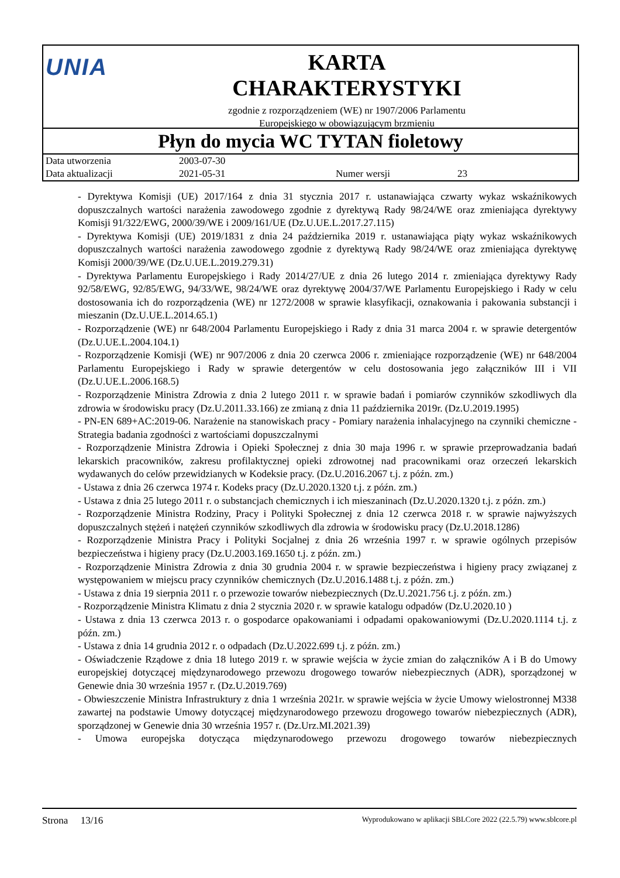UNIA
KARTA
CHARAKTERYSTYKI
zgodnie z rozporządzeniem (WE) nr 1907/2006 Parlamentu
Europejskiego w obowiązującym brzmieniu
Płyn do mycia WC TYTAN fioletowy
| Data utworzenia | 2003-07-30 | | |
| Data aktualizacji | 2021-05-31 | Numer wersji | 23 |
- Dyrektywa Komisji (UE) 2017/164 z dnia 31 stycznia 2017 r. ustanawiająca czwarty wykaz wskaźnikowych dopuszczalnych wartości narażenia zawodowego zgodnie z dyrektywą Rady 98/24/WE oraz zmieniająca dyrektywy Komisji 91/322/EWG, 2000/39/WE i 2009/161/UE (Dz.U.UE.L.2017.27.115)
- Dyrektywa Komisji (UE) 2019/1831 z dnia 24 października 2019 r. ustanawiająca piąty wykaz wskaźnikowych dopuszczalnych wartości narażenia zawodowego zgodnie z dyrektywą Rady 98/24/WE oraz zmieniająca dyrektywę Komisji 2000/39/WE (Dz.U.UE.L.2019.279.31)
- Dyrektywa Parlamentu Europejskiego i Rady 2014/27/UE z dnia 26 lutego 2014 r. zmieniająca dyrektywy Rady 92/58/EWG, 92/85/EWG, 94/33/WE, 98/24/WE oraz dyrektywę 2004/37/WE Parlamentu Europejskiego i Rady w celu dostosowania ich do rozporządzenia (WE) nr 1272/2008 w sprawie klasyfikacji, oznakowania i pakowania substancji i mieszanin (Dz.U.UE.L.2014.65.1)
- Rozporządzenie (WE) nr 648/2004 Parlamentu Europejskiego i Rady z dnia 31 marca 2004 r. w sprawie detergentów (Dz.U.UE.L.2004.104.1)
- Rozporządzenie Komisji (WE) nr 907/2006 z dnia 20 czerwca 2006 r. zmieniające rozporządzenie (WE) nr 648/2004 Parlamentu Europejskiego i Rady w sprawie detergentów w celu dostosowania jego załączników III i VII (Dz.U.UE.L.2006.168.5)
- Rozporządzenie Ministra Zdrowia z dnia 2 lutego 2011 r. w sprawie badań i pomiarów czynników szkodliwych dla zdrowia w środowisku pracy (Dz.U.2011.33.166) ze zmianą z dnia 11 października 2019r. (Dz.U.2019.1995)
- PN-EN 689+AC:2019-06. Narażenie na stanowiskach pracy - Pomiary narażenia inhalacyjnego na czynniki chemiczne - Strategia badania zgodności z wartościami dopuszczalnymi
- Rozporządzenie Ministra Zdrowia i Opieki Społecznej z dnia 30 maja 1996 r. w sprawie przeprowadzania badań lekarskich pracowników, zakresu profilaktycznej opieki zdrowotnej nad pracownikami oraz orzeczeń lekarskich wydawanych do celów przewidzianych w Kodeksie pracy. (Dz.U.2016.2067 t.j. z późn. zm.)
- Ustawa z dnia 26 czerwca 1974 r. Kodeks pracy (Dz.U.2020.1320 t.j. z późn. zm.)
- Ustawa z dnia 25 lutego 2011 r. o substancjach chemicznych i ich mieszaninach (Dz.U.2020.1320 t.j. z późn. zm.)
- Rozporządzenie Ministra Rodziny, Pracy i Polityki Społecznej z dnia 12 czerwca 2018 r. w sprawie najwyższych dopuszczalnych stężeń i natężeń czynników szkodliwych dla zdrowia w środowisku pracy (Dz.U.2018.1286)
- Rozporządzenie Ministra Pracy i Polityki Socjalnej z dnia 26 września 1997 r. w sprawie ogólnych przepisów bezpieczeństwa i higieny pracy (Dz.U.2003.169.1650 t.j. z późn. zm.)
- Rozporządzenie Ministra Zdrowia z dnia 30 grudnia 2004 r. w sprawie bezpieczeństwa i higieny pracy związanej z występowaniem w miejscu pracy czynników chemicznych (Dz.U.2016.1488 t.j. z późn. zm.)
- Ustawa z dnia 19 sierpnia 2011 r. o przewozie towarów niebezpiecznych (Dz.U.2021.756 t.j. z późn. zm.)
- Rozporządzenie Ministra Klimatu z dnia 2 stycznia 2020 r. w sprawie katalogu odpadów (Dz.U.2020.10 )
- Ustawa z dnia 13 czerwca 2013 r. o gospodarce opakowaniami i odpadami opakowaniowymi (Dz.U.2020.1114 t.j. z późn. zm.)
- Ustawa z dnia 14 grudnia 2012 r. o odpadach (Dz.U.2022.699 t.j. z późn. zm.)
- Oświadczenie Rządowe z dnia 18 lutego 2019 r. w sprawie wejścia w życie zmian do załączników A i B do Umowy europejskiej dotyczącej międzynarodowego przewozu drogowego towarów niebezpiecznych (ADR), sporządzonej w Genewie dnia 30 września 1957 r. (Dz.U.2019.769)
- Obwieszczenie Ministra Infrastruktury z dnia 1 września 2021r. w sprawie wejścia w życie Umowy wielostronnej M338 zawartej na podstawie Umowy dotyczącej międzynarodowego przewozu drogowego towarów niebezpiecznych (ADR), sporządzonej w Genewie dnia 30 września 1957 r. (Dz.Urz.MI.2021.39)
- Umowa europejska dotycząca międzynarodowego przewozu drogowego towarów niebezpiecznych
Strona 13/16 Wyprodukowano w aplikacji SBLCore 2022 (22.5.79) www.sblcore.pl